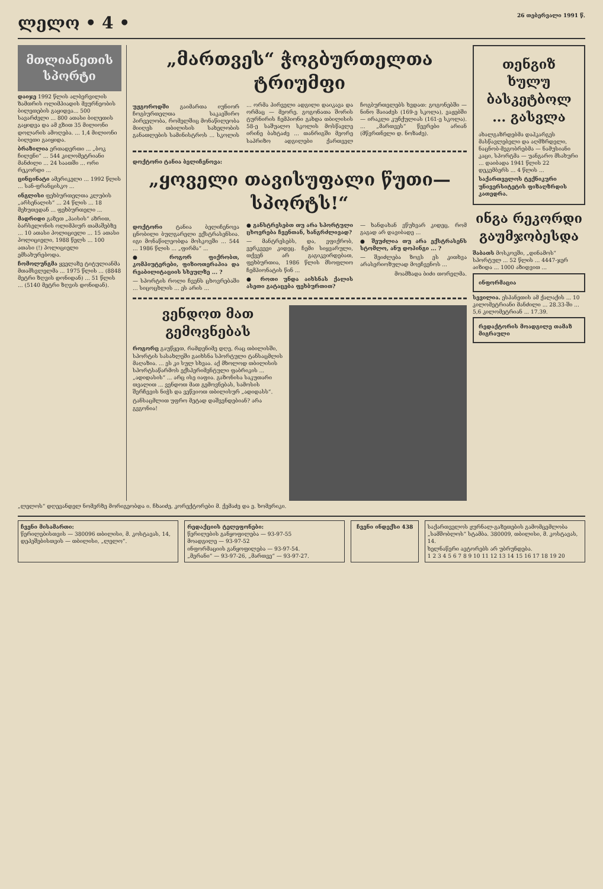ლელო • 4 • 26 თებერვალი 1991 წ.
მთლიანეთის სპორტი
დაიჯე 1992 წლის ალბერვილის ზამთრის ოლიმპიადის მეურნეობის ბილეთების გაყიდვა... 500 სავარძელი ... 800 ათასი ბილეთის გაყიდვა და ამ გზით 35 მილიონი დოლარის ამოღება. ... 1,4 მილიონი ბილეთი გაიყიდა.
ბრაზილია ერთადერთი ... „ბოკ ჩილენი“ ... 544 კილომეტრიანი მანძილი ... 24 საათში ... ორი რეკორდი ...
ცინცინატი ამერიკელი ... 1992 წლის ... სან-ფრანცისკო ...
ინგლისი ფეხბურთელთა კლუბის „არსენალის“ ... 24 წლის ... 18 მეხუთედან ... ფეხბურთელი ...
მადრიდი გაზეთ „პაისის“ აზრით, ბარსელონის ოლიმპიურ თამაშებზე ... 10 ათასი პოლიციელი ... 15 ათასი პოლიციელი, 1988 წელს ... 100 ათასი (!) პოლიციელი ემსახურებოდა.
ჩომოლუნგმა ყველაზე ტიტულიანმა მთამსვლელმა ... 1975 წლის ... (8848 მეტრი ზღვის დონიდან) ... 51 წლის ... (5140 მეტრი ზღვის დონიდან).
„მართვეს“ ჭოგბურთელთა ტრიუმფი
უჟგოროდში გაიმართა იუნიორ ჩოგბურთელთა საკავშირო პირველობა, რომელშიც მონაწილეობა მიიღეს თბილისის სახელობის განათლების სამინისტროს ... სკოლის ... ორმა პირველი ადგილი დაიკავა და ორმაც — მეორე. გოგონათა შორის ტურნირის ჩემპიონი გახდა თბილისის 58-ე საშუალო სკოლის მოსწავლე ირინე ბახტაძე ... თანრიგში მეორე საპრიზო ადგილები ქართველ ჩოგბურთელებს ხვდათ: გოგონებში — ნინო შაიაძეს (169-ე სკოლა), ვაჟებში — ირაკლი კუნქულიას (161-ე სკოლა). ... „მართვეს“ წევრები არიან (მწვრთნელი დ. ნოზაძე).
დოქტორი ტანია ბელიჩენოვა:
„ყოველი თავისუფალი წუთი—სპორტს!“
დოქტორი ტანია ბელიჩენოვა ცნობილი ბულგარელი ექსტრასენსია. იგი მონაწილეობდა მოსკოვში ... 544 ... 1986 წლის ... „ფირმა“ ...
● როგორ ფიქრობთ, კომპიუტერები, ფიზიოთერაპია და რეაბილიტაციის სხეულზე ... ?
— სპორტის როლი ჩვენს ცხოვრებაში ... სიცოცხლის ... ეს არის ...
● განსტრესებთ თუ არა სპორტული ცხოვრება ჩვენთან, ხანგრძლივად?
— მანტრესებს, და, ვფიქრობ, ვერკვევი კიდეც. ჩემი სიყვარული, თქვენ არ გაგიკვირდებათ, ფეხბურთია, 1986 წლის მსოფლიო ჩემპიონატის წინ ...
● როთი უნდა აიხსნას ქალის ასეთი გატაცება ფეხბურთით?
— ხანდახან ვწუხვარ კიდეც, რომ გაგად არ დავიბადე ...
● შეუძლია თუ არა ექსტრასენს სტომლო, ანუ დოპინგი ... ?
— შეიძლება ზოგს ეს კითხვა არასერიოზულად მოეჩვენოს ...
მოამზადა ბიძი თორელმა.
ვენდოთ მათ გემოვნებას
როგორც გაუწყეთ, რამდენიმე დღე, რაც თბილისში, სპორტის სასახლეში გაიხსნა სპორტული ტანსაცმლის მაღაზია. ... ეს კი სულ სხვაა. აქ მხოლოდ თბილისის სპორტსაწარმოს ექსპერიმენტული ფაბრიკის ... „ადიდასის“ ... არც ისე იაფია. გაზონისა საკუთარი თვალით ... ვენდოთ მათ გემოვნებას, სამოსის შერჩევის ნიჭს და ვეწვიოთ თბილისურ „ადიდასს“.
ტანსაცმლით უფრო მეტად დაშვენდებიან? არა გვგონია!
თენგიზ ხულუ ბასკეტბოლ ... გასვლა
ახალგაზრდებმა დაჰკარგეს მასწავლებელი და აღმზრდელი, ნაცნობ-მეგობრებმა — ნამუსიანი კაცი, სპორტმა — უანგარო მსახური ... დაიბადა 1941 წლის 22 დეკემბერს ... 4 წლის ...
საქართველოს ტექნიკური უნივერსიტეტის ფიზაღზრდის კათედრა.
ინგა რეკორდი გაუმჯობესდა
შაბათს მოსკოვში, „დინამოს“ სპორტულ ... 52 წლის ... 4447-ჯერ აიზიდა ... 1000 აზიდვით ...
ინფორმაცია
სევილია. ესპანეთის ამ ქალაქის ... 10 კილომეტრიანი მანძილი ... 28.33-ში ... 5,6 კილომეტრიან ... 17.39.
რედაქტორის მოადგილე თამაზ მიგრაული
„ლელოს“ დღევანდელ ნომერზე მორიგეობდა ი. ჩხაიძე, კორექტორები მ. ქემაძე და ე. ხომერიკი.
ჩვენი მისამართი:
წერილებისთვის — 380096 თბილისი, მ. კოსტავას, 14, დეპეშებისთვის — თბილისი, „ლელო“.
რედაქციის ტელეფონები:
წერილების განყოფილება — 93-97-55
მოადგილე — 93-97-52
ინფორმაციის განყოფილება — 93-97-54.
„მერანი“ — 93-97-26, „მართვე“ — 93-97-27.
ჩვენი ინდექსი 438 საქართველოს ჟურნალ-გაზეთების გამომცემლობა „სამშობლოს“ სტამბა. 380009, თბილისი, მ. კოსტავას, 14.
ხელნაწერი ავტორებს არ უბრუნდება.
1 2 3 4 5 6 7 8 9 10 11 12 13 14 15 16 17 18 19 20